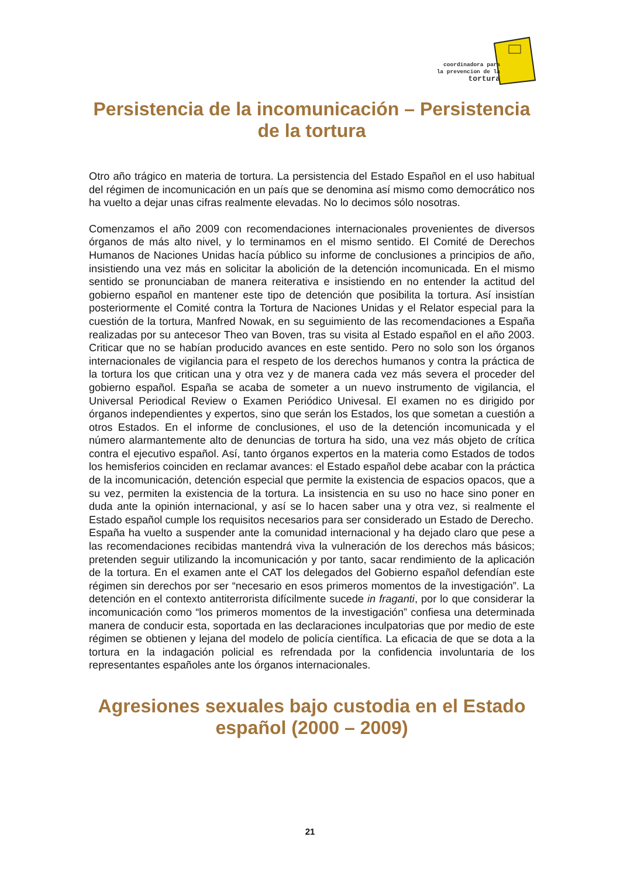coordinadora para
la prevencion de la
tortura
Persistencia de la incomunicación – Persistencia de la tortura
Otro año trágico en materia de tortura. La persistencia del Estado Español en el uso habitual del régimen de incomunicación en un país que se denomina así mismo como democrático nos ha vuelto a dejar unas cifras realmente elevadas. No lo decimos sólo nosotras.
Comenzamos el año 2009 con recomendaciones internacionales provenientes de diversos órganos de más alto nivel, y lo terminamos en el mismo sentido. El Comité de Derechos Humanos de Naciones Unidas hacía público su informe de conclusiones a principios de año, insistiendo una vez más en solicitar la abolición de la detención incomunicada. En el mismo sentido se pronunciaban de manera reiterativa e insistiendo en no entender la actitud del gobierno español en mantener este tipo de detención que posibilita la tortura. Así insistían posteriormente el Comité contra la Tortura de Naciones Unidas y el Relator especial para la cuestión de la tortura, Manfred Nowak, en su seguimiento de las recomendaciones a España realizadas por su antecesor Theo van Boven, tras su visita al Estado español en el año 2003. Criticar que no se habían producido avances en este sentido. Pero no solo son los órganos internacionales de vigilancia para el respeto de los derechos humanos y contra la práctica de la tortura los que critican una y otra vez y de manera cada vez más severa el proceder del gobierno español. España se acaba de someter a un nuevo instrumento de vigilancia, el Universal Periodical Review o Examen Periódico Univesal. El examen no es dirigido por órganos independientes y expertos, sino que serán los Estados, los que sometan a cuestión a otros Estados. En el informe de conclusiones, el uso de la detención incomunicada y el número alarmantemente alto de denuncias de tortura ha sido, una vez más objeto de crítica contra el ejecutivo español. Así, tanto órganos expertos en la materia como Estados de todos los hemisferios coinciden en reclamar avances: el Estado español debe acabar con la práctica de la incomunicación, detención especial que permite la existencia de espacios opacos, que a su vez, permiten la existencia de la tortura. La insistencia en su uso no hace sino poner en duda ante la opinión internacional, y así se lo hacen saber una y otra vez, si realmente el Estado español cumple los requisitos necesarios para ser considerado un Estado de Derecho.
España ha vuelto a suspender ante la comunidad internacional y ha dejado claro que pese a las recomendaciones recibidas mantendrá viva la vulneración de los derechos más básicos; pretenden seguir utilizando la incomunicación y por tanto, sacar rendimiento de la aplicación de la tortura. En el examen ante el CAT los delegados del Gobierno español defendían este régimen sin derechos por ser “necesario en esos primeros momentos de la investigación”. La detención en el contexto antiterrorista difícilmente sucede in fraganti, por lo que considerar la incomunicación como “los primeros momentos de la investigación” confiesa una determinada manera de conducir esta, soportada en las declaraciones inculpatorias que por medio de este régimen se obtienen y lejana del modelo de policía científica. La eficacia de que se dota a la tortura en la indagación policial es refrendada por la confidencia involuntaria de los representantes españoles ante los órganos internacionales.
Agresiones sexuales bajo custodia en el Estado español (2000 – 2009)
21